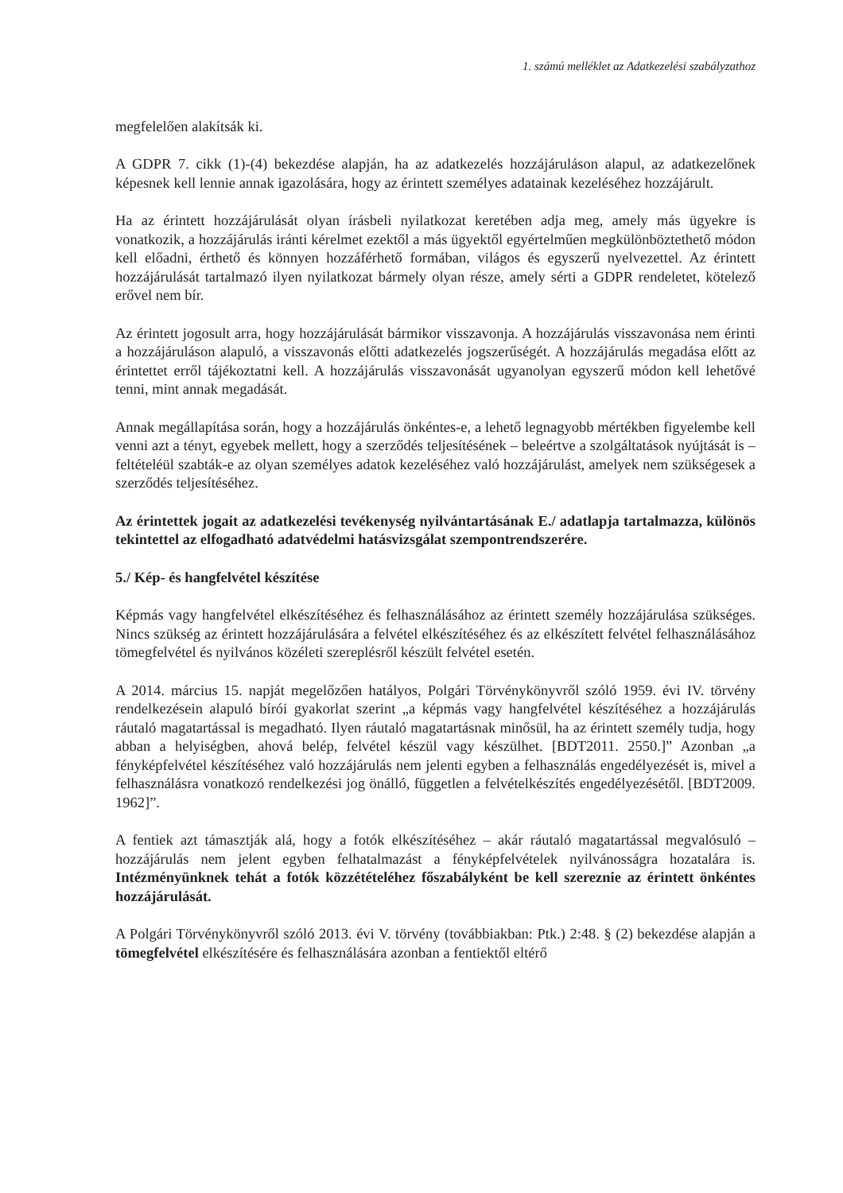1. számú melléklet az Adatkezelési szabályzathoz
megfelelően alakítsák ki.
A GDPR 7. cikk (1)-(4) bekezdése alapján, ha az adatkezelés hozzájáruláson alapul, az adatkezelőnek képesnek kell lennie annak igazolására, hogy az érintett személyes adatainak kezeléséhez hozzájárult.
Ha az érintett hozzájárulását olyan írásbeli nyilatkozat keretében adja meg, amely más ügyekre is vonatkozik, a hozzájárulás iránti kérelmet ezektől a más ügyektől egyértelműen megkülönböztethető módon kell előadni, érthető és könnyen hozzáférhető formában, világos és egyszerű nyelvezettel. Az érintett hozzájárulását tartalmazó ilyen nyilatkozat bármely olyan része, amely sérti a GDPR rendeletet, kötelező erővel nem bír.
Az érintett jogosult arra, hogy hozzájárulását bármikor visszavonja. A hozzájárulás visszavonása nem érinti a hozzájáruláson alapuló, a visszavonás előtti adatkezelés jogszerűségét. A hozzájárulás megadása előtt az érintettet erről tájékoztatni kell. A hozzájárulás visszavonását ugyanolyan egyszerű módon kell lehetővé tenni, mint annak megadását.
Annak megállapítása során, hogy a hozzájárulás önkéntes-e, a lehető legnagyobb mértékben figyelembe kell venni azt a tényt, egyebek mellett, hogy a szerződés teljesítésének – beleértve a szolgáltatások nyújtását is – feltételéül szabták-e az olyan személyes adatok kezeléséhez való hozzájárulást, amelyek nem szükségesek a szerződés teljesítéséhez.
Az érintettek jogait az adatkezelési tevékenység nyilvántartásának E./ adatlapja tartalmazza, különös tekintettel az elfogadható adatvédelmi hatásvizsgálat szempontrendszerére.
5./ Kép- és hangfelvétel készítése
Képmás vagy hangfelvétel elkészítéséhez és felhasználásához az érintett személy hozzájárulása szükséges. Nincs szükség az érintett hozzájárulására a felvétel elkészítéséhez és az elkészített felvétel felhasználásához tömegfelvétel és nyilvános közéleti szereplésről készült felvétel esetén.
A 2014. március 15. napját megelőzően hatályos, Polgári Törvénykönyvről szóló 1959. évi IV. törvény rendelkezésein alapuló bírói gyakorlat szerint „a képmás vagy hangfelvétel készítéséhez a hozzájárulás ráutaló magatartással is megadható. Ilyen ráutaló magatartásnak minősül, ha az érintett személy tudja, hogy abban a helyiségben, ahová belép, felvétel készül vagy készülhet. [BDT2011. 2550.]” Azonban „a fényképfelvétel készítéséhez való hozzájárulás nem jelenti egyben a felhasználás engedélyezését is, mivel a felhasználásra vonatkozó rendelkezési jog önálló, független a felvételkészítés engedélyezésétől. [BDT2009. 1962]”.
A fentiek azt támasztják alá, hogy a fotók elkészítéséhez – akár ráutaló magatartással megvalósuló – hozzájárulás nem jelent egyben felhatalmazást a fényképfelvételek nyilvánosságra hozatalára is. Intézményünknek tehát a fotók közzétételéhez főszabályként be kell szereznie az érintett önkéntes hozzájárulását.
A Polgári Törvénykönyvről szóló 2013. évi V. törvény (továbbiakban: Ptk.) 2:48. § (2) bekezdése alapján a tömegfelvétel elkészítésére és felhasználására azonban a fentiektől eltérő